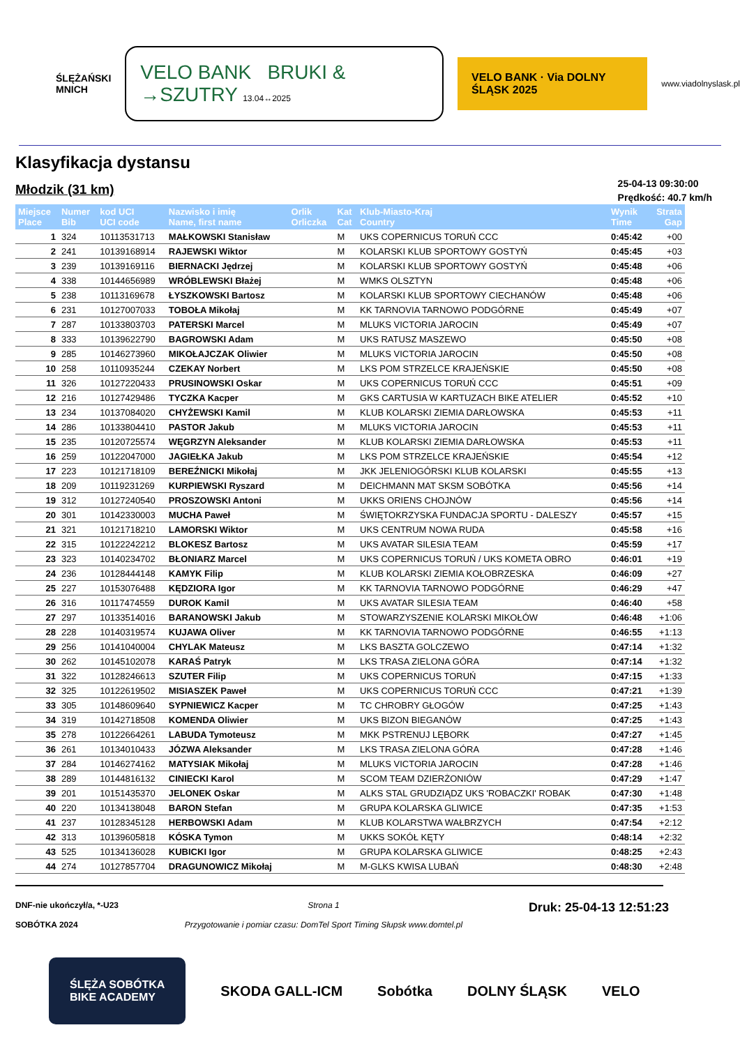ŚLĘŻAŃSKI
MNICH
VELO BANK BRUKI & →SZUTRY 13.04↔2025
VELO BANK · Via DOLNY ŚLĄSK 2025
www.viadolnyslask.pl
Klasyfikacja dystansu
Młodzik (31 km)
25-04-13 09:30:00
Prędkość: 40.7 km/h
| Miejsce Place | Numer Bib | kod UCI UCI code | Nazwisko i imię Name, first name | Orlik Orliczka | Kat Cat | Klub-Miasto-Kraj Country | Wynik Time | Strata Gap |
| --- | --- | --- | --- | --- | --- | --- | --- | --- |
| 1 | 324 | 10113531713 | MAŁKOWSKI Stanisław | | M | UKS COPERNICUS TORUŃ CCC | 0:45:42 | +00 |
| 2 | 241 | 10139168914 | RAJEWSKI Wiktor | | M | KOLARSKI KLUB SPORTOWY GOSTYŃ | 0:45:45 | +03 |
| 3 | 239 | 10139169116 | BIERNACKI Jędrzej | | M | KOLARSKI KLUB SPORTOWY GOSTYŃ | 0:45:48 | +06 |
| 4 | 338 | 10144656989 | WRÓBLEWSKI Błażej | | M | WMKS OLSZTYN | 0:45:48 | +06 |
| 5 | 238 | 10113169678 | ŁYSZKOWSKI Bartosz | | M | KOLARSKI KLUB SPORTOWY CIECHANÓW | 0:45:48 | +06 |
| 6 | 231 | 10127007033 | TOBOŁA Mikołaj | | M | KK TARNOVIA TARNOWO PODGÓRNE | 0:45:49 | +07 |
| 7 | 287 | 10133803703 | PATERSKI Marcel | | M | MLUKS VICTORIA JAROCIN | 0:45:49 | +07 |
| 8 | 333 | 10139622790 | BAGROWSKI Adam | | M | UKS RATUSZ MASZEWO | 0:45:50 | +08 |
| 9 | 285 | 10146273960 | MIKOŁAJCZAK Oliwier | | M | MLUKS VICTORIA JAROCIN | 0:45:50 | +08 |
| 10 | 258 | 10110935244 | CZEKAY Norbert | | M | LKS POM STRZELCE KRAJEŃSKIE | 0:45:50 | +08 |
| 11 | 326 | 10127220433 | PRUSINOWSKI Oskar | | M | UKS COPERNICUS TORUŃ CCC | 0:45:51 | +09 |
| 12 | 216 | 10127429486 | TYCZKA Kacper | | M | GKS CARTUSIA W KARTUZACH BIKE ATELIER | 0:45:52 | +10 |
| 13 | 234 | 10137084020 | CHYŻEWSKI Kamil | | M | KLUB KOLARSKI ZIEMIA DARŁOWSKA | 0:45:53 | +11 |
| 14 | 286 | 10133804410 | PASTOR Jakub | | M | MLUKS VICTORIA JAROCIN | 0:45:53 | +11 |
| 15 | 235 | 10120725574 | WĘGRZYN Aleksander | | M | KLUB KOLARSKI ZIEMIA DARŁOWSKA | 0:45:53 | +11 |
| 16 | 259 | 10122047000 | JAGIEŁKA Jakub | | M | LKS POM STRZELCE KRAJEŃSKIE | 0:45:54 | +12 |
| 17 | 223 | 10121718109 | BEREŹNICKI Mikołaj | | M | JKK JELENIOGÓRSKI KLUB KOLARSKI | 0:45:55 | +13 |
| 18 | 209 | 10119231269 | KURPIEWSKI Ryszard | | M | DEICHMANN MAT SKSM SOBÓTKA | 0:45:56 | +14 |
| 19 | 312 | 10127240540 | PROSZOWSKI Antoni | | M | UKKS ORIENS CHOJNÓW | 0:45:56 | +14 |
| 20 | 301 | 10142330003 | MUCHA Paweł | | M | ŚWIĘTOKRZYSKA FUNDACJA SPORTU - DALESZY | 0:45:57 | +15 |
| 21 | 321 | 10121718210 | LAMORSKI Wiktor | | M | UKS CENTRUM NOWA RUDA | 0:45:58 | +16 |
| 22 | 315 | 10122242212 | BLOKESZ Bartosz | | M | UKS AVATAR SILESIA TEAM | 0:45:59 | +17 |
| 23 | 323 | 10140234702 | BŁONIARZ Marcel | | M | UKS COPERNICUS TORUŃ / UKS KOMETA OBRO | 0:46:01 | +19 |
| 24 | 236 | 10128444148 | KAMYK Filip | | M | KLUB KOLARSKI ZIEMIA KOŁOBRZESKA | 0:46:09 | +27 |
| 25 | 227 | 10153076488 | KĘDZIORA Igor | | M | KK TARNOVIA TARNOWO PODGÓRNE | 0:46:29 | +47 |
| 26 | 316 | 10117474559 | DUROK Kamil | | M | UKS AVATAR SILESIA TEAM | 0:46:40 | +58 |
| 27 | 297 | 10133514016 | BARANOWSKI Jakub | | M | STOWARZYSZENIE KOLARSKI MIKOŁÓW | 0:46:48 | +1:06 |
| 28 | 228 | 10140319574 | KUJAWA Oliver | | M | KK TARNOVIA TARNOWO PODGÓRNE | 0:46:55 | +1:13 |
| 29 | 256 | 10141040004 | CHYLAK Mateusz | | M | LKS BASZTA GOLCZEWO | 0:47:14 | +1:32 |
| 30 | 262 | 10145102078 | KARAŚ Patryk | | M | LKS TRASA ZIELONA GÓRA | 0:47:14 | +1:32 |
| 31 | 322 | 10128246613 | SZUTER Filip | | M | UKS COPERNICUS TORUŃ | 0:47:15 | +1:33 |
| 32 | 325 | 10122619502 | MISIASZEK Paweł | | M | UKS COPERNICUS TORUŃ CCC | 0:47:21 | +1:39 |
| 33 | 305 | 10148609640 | SYPNIEWICZ Kacper | | M | TC CHROBRY GŁOGÓW | 0:47:25 | +1:43 |
| 34 | 319 | 10142718508 | KOMENDA Oliwier | | M | UKS BIZON BIEGANÓW | 0:47:25 | +1:43 |
| 35 | 278 | 10122664261 | LABUDA Tymoteusz | | M | MKK PSTRENUJ LĘBORK | 0:47:27 | +1:45 |
| 36 | 261 | 10134010433 | JÓZWA Aleksander | | M | LKS TRASA ZIELONA GÓRA | 0:47:28 | +1:46 |
| 37 | 284 | 10146274162 | MATYSIAK Mikołaj | | M | MLUKS VICTORIA JAROCIN | 0:47:28 | +1:46 |
| 38 | 289 | 10144816132 | CINIECKI Karol | | M | SCOM TEAM DZIERŻONIÓW | 0:47:29 | +1:47 |
| 39 | 201 | 10151435370 | JELONEK Oskar | | M | ALKS STAL GRUDZIĄDZ UKS 'ROBACZKI' ROBAK | 0:47:30 | +1:48 |
| 40 | 220 | 10134138048 | BARON Stefan | | M | GRUPA KOLARSKA GLIWICE | 0:47:35 | +1:53 |
| 41 | 237 | 10128345128 | HERBOWSKI Adam | | M | KLUB KOLARSTWA WAŁBRZYCH | 0:47:54 | +2:12 |
| 42 | 313 | 10139605818 | KÓSKA Tymon | | M | UKKS SOKÓŁ KĘTY | 0:48:14 | +2:32 |
| 43 | 525 | 10134136028 | KUBICKI Igor | | M | GRUPA KOLARSKA GLIWICE | 0:48:25 | +2:43 |
| 44 | 274 | 10127857704 | DRAGUNOWICZ Mikołaj | | M | M-GLKS KWISA LUBAŃ | 0:48:30 | +2:48 |
DNF-nie ukończył/a, *-U23
SOBÓTKA 2024
Strona 1
Przygotowanie i pomiar czasu: DomTel Sport Timing Słupsk www.domtel.pl
Druk: 25-04-13 12:51:23
ŚLĘŻA SOBÓTKA
BIKE ACADEMY
SKODA GALL-ICM Sobótka DOLNY ŚLĄSK VELO